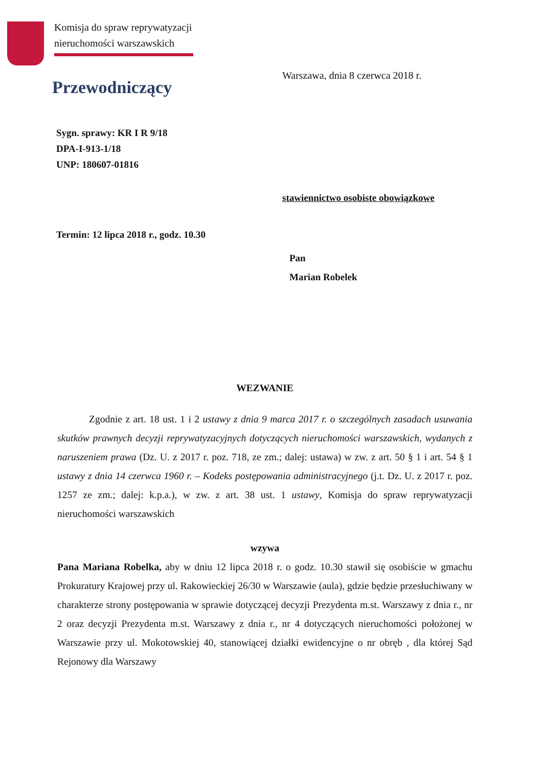Komisja do spraw reprywatyzacji
nieruchomości warszawskich
Warszawa, dnia 8 czerwca 2018 r.
Przewodniczący
Sygn. sprawy: KR I R 9/18
DPA-I-913-1/18
UNP: 180607-01816
stawiennictwo osobiste obowiązkowe
Termin: 12 lipca 2018 r., godz. 10.30
Pan
Marian Robelek
WEZWANIE
Zgodnie z art. 18 ust. 1 i 2 ustawy z dnia 9 marca 2017 r. o szczególnych zasadach usuwania skutków prawnych decyzji reprywatyzacyjnych dotyczących nieruchomości warszawskich, wydanych z naruszeniem prawa (Dz. U. z 2017 r. poz. 718, ze zm.; dalej: ustawa) w zw. z art. 50 § 1 i art. 54 § 1 ustawy z dnia 14 czerwca 1960 r. – Kodeks postępowania administracyjnego (j.t. Dz. U. z 2017 r. poz. 1257 ze zm.; dalej: k.p.a.), w zw. z art. 38 ust. 1 ustawy, Komisja do spraw reprywatyzacji nieruchomości warszawskich
wzywa
Pana Mariana Robelka, aby w dniu 12 lipca 2018 r. o godz. 10.30 stawił się osobiście w gmachu Prokuratury Krajowej przy ul. Rakowieckiej 26/30 w Warszawie (aula), gdzie będzie przesłuchiwany w charakterze strony postępowania w sprawie dotyczącej decyzji Prezydenta m.st. Warszawy z dnia r., nr 2 oraz decyzji Prezydenta m.st. Warszawy z dnia r., nr 4 dotyczących nieruchomości położonej w Warszawie przy ul. Mokotowskiej 40, stanowiącej działki ewidencyjne o nr obręb , dla której Sąd Rejonowy dla Warszawy